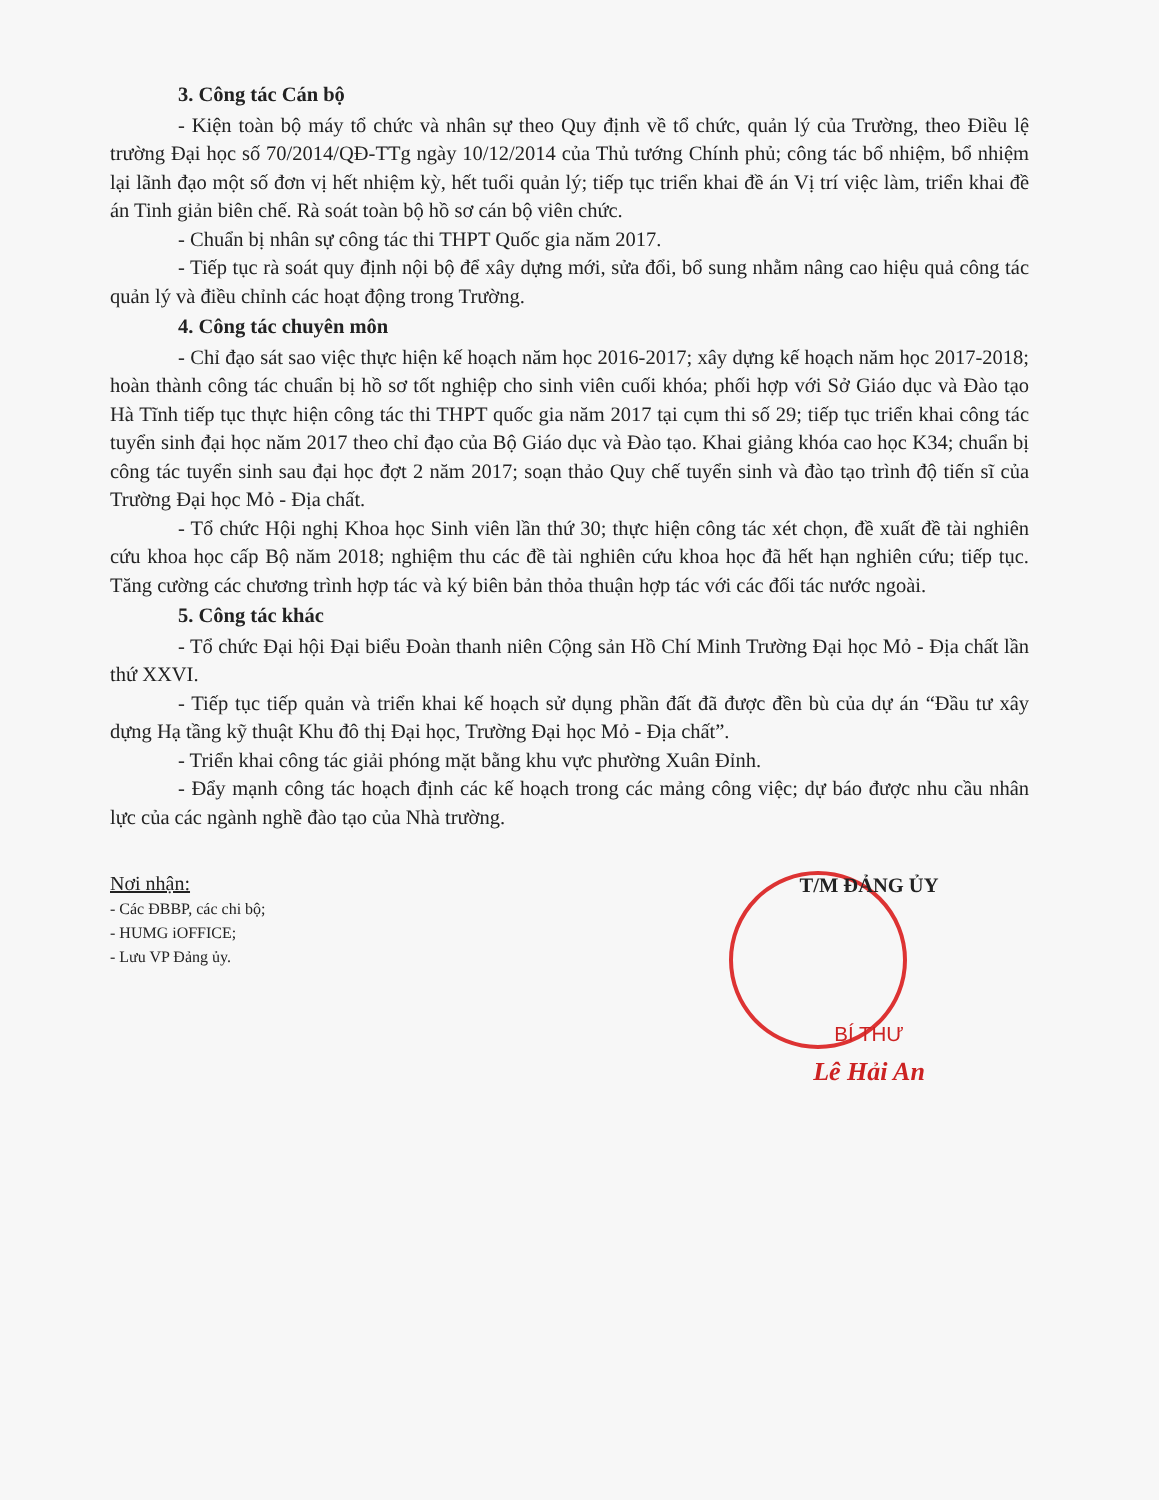3. Công tác Cán bộ
- Kiện toàn bộ máy tổ chức và nhân sự theo Quy định về tổ chức, quản lý của Trường, theo Điều lệ trường Đại học số 70/2014/QĐ-TTg ngày 10/12/2014 của Thủ tướng Chính phủ; công tác bổ nhiệm, bổ nhiệm lại lãnh đạo một số đơn vị hết nhiệm kỳ, hết tuổi quản lý; tiếp tục triển khai đề án Vị trí việc làm, triển khai đề án Tinh giản biên chế. Rà soát toàn bộ hồ sơ cán bộ viên chức.
- Chuẩn bị nhân sự công tác thi THPT Quốc gia năm 2017.
- Tiếp tục rà soát quy định nội bộ để xây dựng mới, sửa đổi, bổ sung nhằm nâng cao hiệu quả công tác quản lý và điều chỉnh các hoạt động trong Trường.
4. Công tác chuyên môn
- Chỉ đạo sát sao việc thực hiện kế hoạch năm học 2016-2017; xây dựng kế hoạch năm học 2017-2018; hoàn thành công tác chuẩn bị hồ sơ tốt nghiệp cho sinh viên cuối khóa; phối hợp với Sở Giáo dục và Đào tạo Hà Tĩnh tiếp tục thực hiện công tác thi THPT quốc gia năm 2017 tại cụm thi số 29; tiếp tục triển khai công tác tuyển sinh đại học năm 2017 theo chỉ đạo của Bộ Giáo dục và Đào tạo. Khai giảng khóa cao học K34; chuẩn bị công tác tuyển sinh sau đại học đợt 2 năm 2017; soạn thảo Quy chế tuyển sinh và đào tạo trình độ tiến sĩ của Trường Đại học Mỏ - Địa chất.
- Tổ chức Hội nghị Khoa học Sinh viên lần thứ 30; thực hiện công tác xét chọn, đề xuất đề tài nghiên cứu khoa học cấp Bộ năm 2018; nghiệm thu các đề tài nghiên cứu khoa học đã hết hạn nghiên cứu; tiếp tục. Tăng cường các chương trình hợp tác và ký biên bản thỏa thuận hợp tác với các đối tác nước ngoài.
5. Công tác khác
- Tổ chức Đại hội Đại biểu Đoàn thanh niên Cộng sản Hồ Chí Minh Trường Đại học Mỏ - Địa chất lần thứ XXVI.
- Tiếp tục tiếp quản và triển khai kế hoạch sử dụng phần đất đã được đền bù của dự án “Đầu tư xây dựng Hạ tầng kỹ thuật Khu đô thị Đại học, Trường Đại học Mỏ - Địa chất”.
- Triển khai công tác giải phóng mặt bằng khu vực phường Xuân Đỉnh.
- Đẩy mạnh công tác hoạch định các kế hoạch trong các mảng công việc; dự báo được nhu cầu nhân lực của các ngành nghề đào tạo của Nhà trường.
Nơi nhận:
- Các ĐBBP, các chi bộ;
- HUMG iOFFICE;
- Lưu VP Đảng ủy.
T/M ĐẢNG ỦY
BÍ THƯ
Lê Hải An